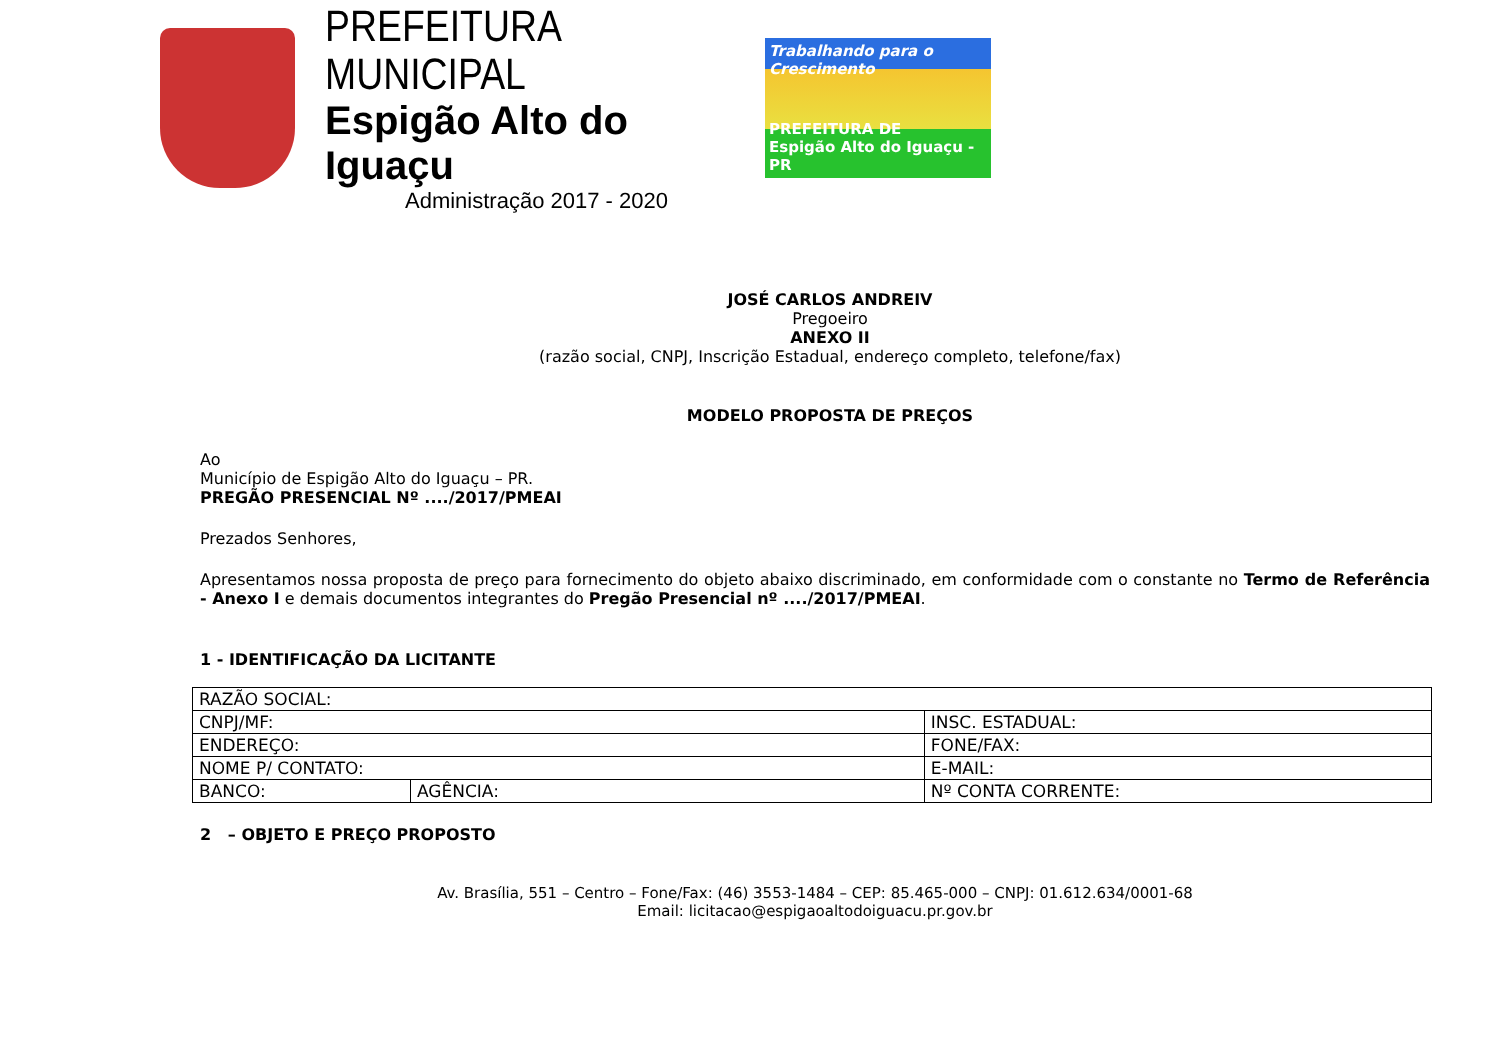PREFEITURA MUNICIPAL
Espigão Alto do Iguaçu
Administração 2017 - 2020
Trabalhando para o Crescimento
PREFEITURA DE
Espigão Alto do Iguaçu - PR
JOSÉ CARLOS ANDREIV
Pregoeiro
ANEXO II
(razão social, CNPJ, Inscrição Estadual, endereço completo, telefone/fax)
MODELO PROPOSTA DE PREÇOS
Ao
Município de Espigão Alto do Iguaçu – PR.
PREGÃO PRESENCIAL Nº ..../2017/PMEAI
Prezados Senhores,
Apresentamos nossa proposta de preço para fornecimento do objeto abaixo discriminado, em conformidade com o constante no Termo de Referência - Anexo I e demais documentos integrantes do Pregão Presencial nº ..../2017/PMEAI.
1 - IDENTIFICAÇÃO DA LICITANTE
| RAZÃO SOCIAL: | | |
| CNPJ/MF: | | INSC. ESTADUAL: |
| ENDEREÇO: | | FONE/FAX: |
| NOME P/ CONTATO: | | E-MAIL: |
| BANCO: | AGÊNCIA: | Nº CONTA CORRENTE: |
2 – OBJETO E PREÇO PROPOSTO
Av. Brasília, 551 – Centro – Fone/Fax: (46) 3553-1484 – CEP: 85.465-000 – CNPJ: 01.612.634/0001-68
Email: licitacao@espigaoaltodoiguacu.pr.gov.br